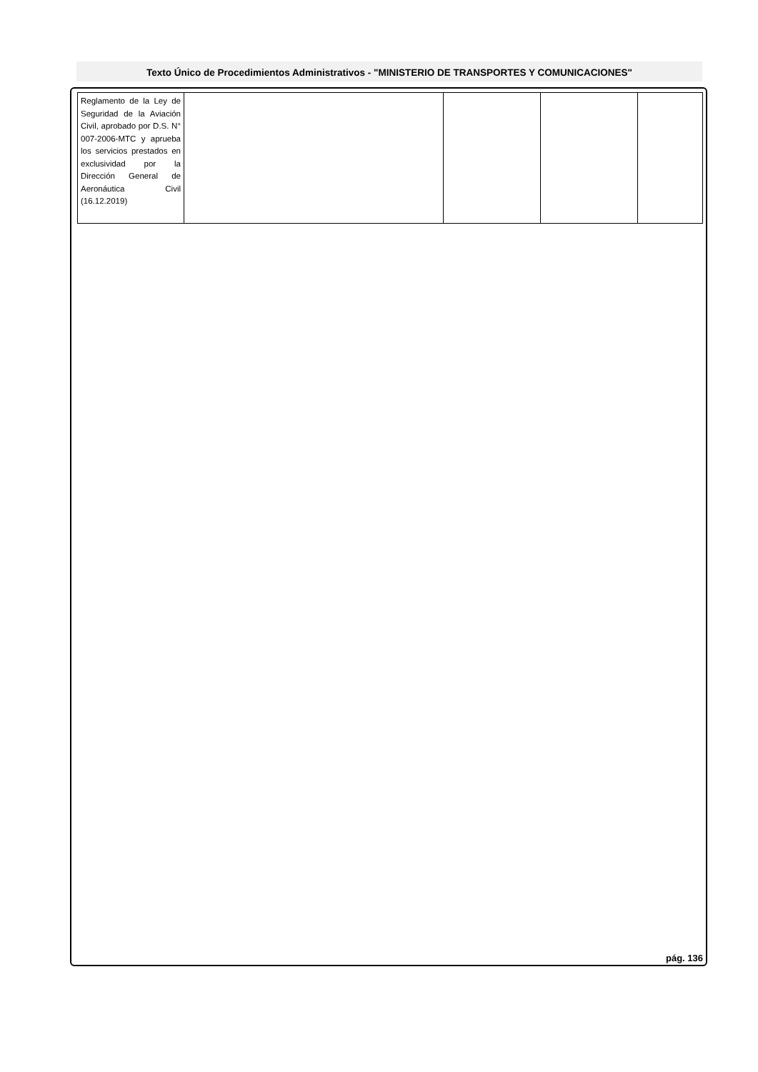Texto Único de Procedimientos Administrativos - "MINISTERIO DE TRANSPORTES Y COMUNICACIONES"
| Reglamento de la Ley de Seguridad de la Aviación Civil, aprobado por D.S. N° 007-2006-MTC y aprueba los servicios prestados en exclusividad por la Dirección General de Aeronáutica Civil (16.12.2019) | | | | |
pág. 136